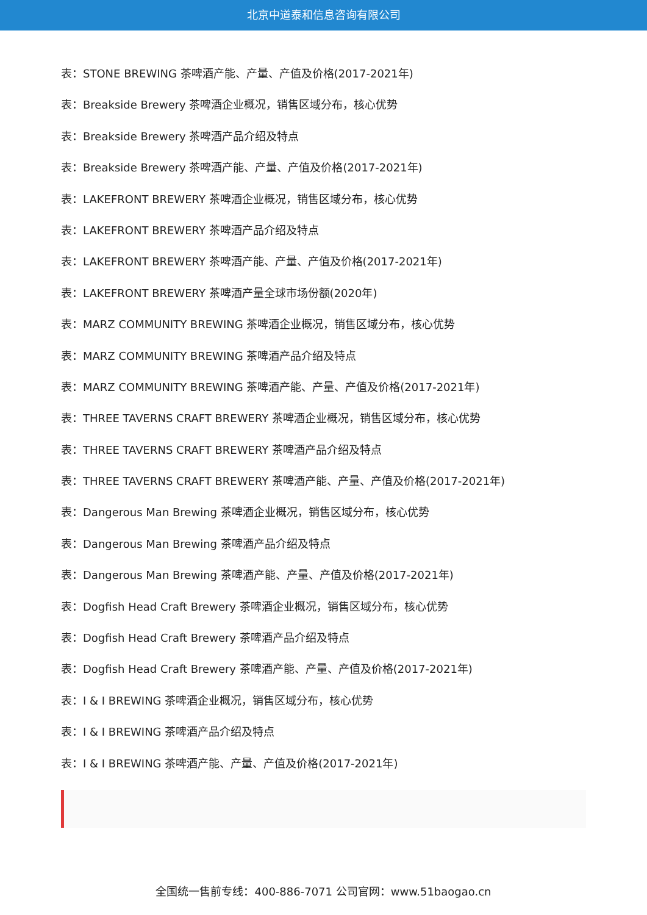北京中道泰和信息咨询有限公司
表：STONE BREWING 茶啤酒产能、产量、产值及价格(2017-2021年)
表：Breakside Brewery 茶啤酒企业概况，销售区域分布，核心优势
表：Breakside Brewery 茶啤酒产品介绍及特点
表：Breakside Brewery 茶啤酒产能、产量、产值及价格(2017-2021年)
表：LAKEFRONT BREWERY 茶啤酒企业概况，销售区域分布，核心优势
表：LAKEFRONT BREWERY 茶啤酒产品介绍及特点
表：LAKEFRONT BREWERY 茶啤酒产能、产量、产值及价格(2017-2021年)
表：LAKEFRONT BREWERY 茶啤酒产量全球市场份额(2020年)
表：MARZ COMMUNITY BREWING 茶啤酒企业概况，销售区域分布，核心优势
表：MARZ COMMUNITY BREWING 茶啤酒产品介绍及特点
表：MARZ COMMUNITY BREWING 茶啤酒产能、产量、产值及价格(2017-2021年)
表：THREE TAVERNS CRAFT BREWERY 茶啤酒企业概况，销售区域分布，核心优势
表：THREE TAVERNS CRAFT BREWERY 茶啤酒产品介绍及特点
表：THREE TAVERNS CRAFT BREWERY 茶啤酒产能、产量、产值及价格(2017-2021年)
表：Dangerous Man Brewing 茶啤酒企业概况，销售区域分布，核心优势
表：Dangerous Man Brewing 茶啤酒产品介绍及特点
表：Dangerous Man Brewing 茶啤酒产能、产量、产值及价格(2017-2021年)
表：Dogfish Head Craft Brewery 茶啤酒企业概况，销售区域分布，核心优势
表：Dogfish Head Craft Brewery 茶啤酒产品介绍及特点
表：Dogfish Head Craft Brewery 茶啤酒产能、产量、产值及价格(2017-2021年)
表：I & I BREWING 茶啤酒企业概况，销售区域分布，核心优势
表：I & I BREWING 茶啤酒产品介绍及特点
表：I & I BREWING 茶啤酒产能、产量、产值及价格(2017-2021年)
全国统一售前专线：400-886-7071 公司官网：www.51baogao.cn